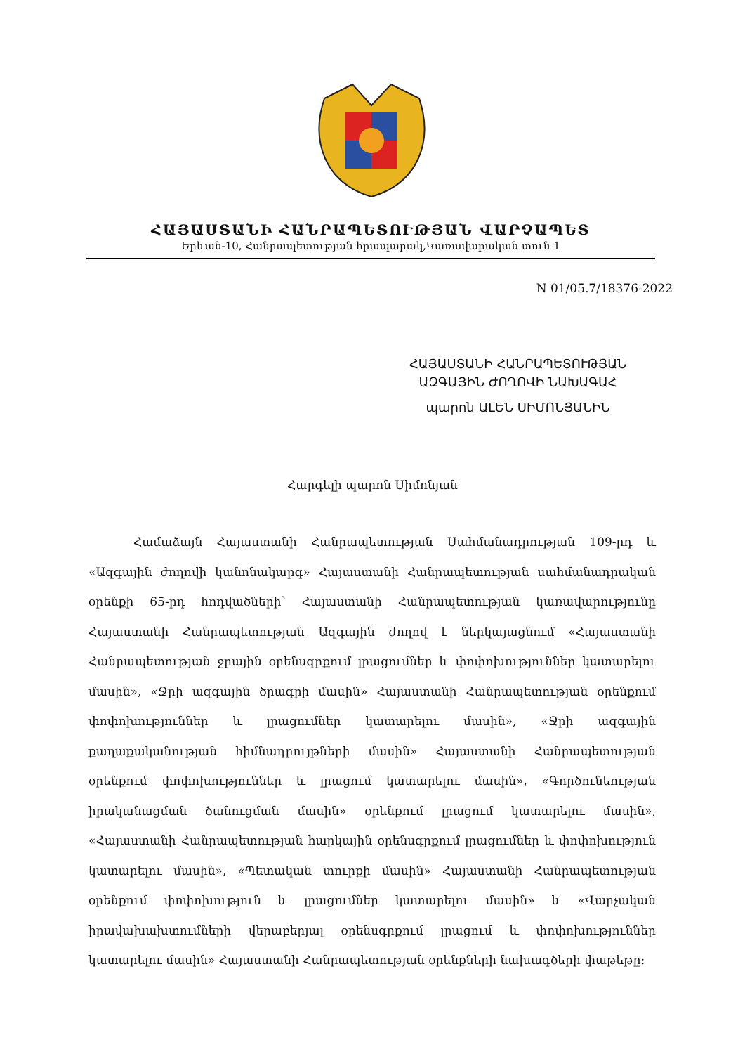ՀԱՅԱՍՏԱՆԻ ՀԱՆՐԱՊԵՏՈՒԹՅԱՆ ՎԱՐՉԱՊԵՏ
Երևան-10, Հանրապետության հրապարակ,Կառավարական տուն 1
N 01/05.7/18376-2022
ՀԱՅԱՍՏԱՆԻ ՀԱՆՐԱՊԵՏՈՒԹՅԱՆ
ԱԶԳԱՅԻՆ ԺՈՂՈՎԻ ՆԱԽԱԳԱՀ
պարոն ԱԼԵՆ ՍԻՄՈՆՅԱՆԻՆ
Հարգելի պարոն Սիմոնյան
Համաձայն Հայաստանի Հանրապետության Սահմանադրության 109-րդ և «Ազգային ժողովի կանոնակարգ» Հայաստանի Հանրապետության սահմանադրական օրենքի 65-րդ հոդվածների՝ Հայաստանի Հանրապետության կառավարությունը Հայաստանի Հանրապետության Ազգային ժողով է ներկայացնում «Հայաստանի Հանրապետության ջրային օրենսգրքում լրացումներ և փոփոխություններ կատարելու մասին», «Ջրի ազգային ծրագրի մասին» Հայաստանի Հանրապետության օրենքում փոփոխություններ և լրացումներ կատարելու մասին», «Ջրի ազգային քաղաքականության հիմնադրույթների մասին» Հայաստանի Հանրապետության օրենքում փոփոխություններ և լրացում կատարելու մասին», «Գործունեության իրականացման ծանուցման մասին» օրենքում լրացում կատարելու մասին», «Հայաստանի Հանրապետության հարկային օրենսգրքում լրացումներ և փոփոխություն կատարելու մասին», «Պետական տուրքի մասին» Հայաստանի Հանրապետության օրենքում փոփոխություն և լրացումներ կատարելու մասին» և «Վարչական իրավախախտումների վերաբերյալ օրենսգրքում լրացում և փոփոխություններ կատարելու մասին» Հայաստանի Հանրապետության օրենքների նախագծերի փաթեթը: